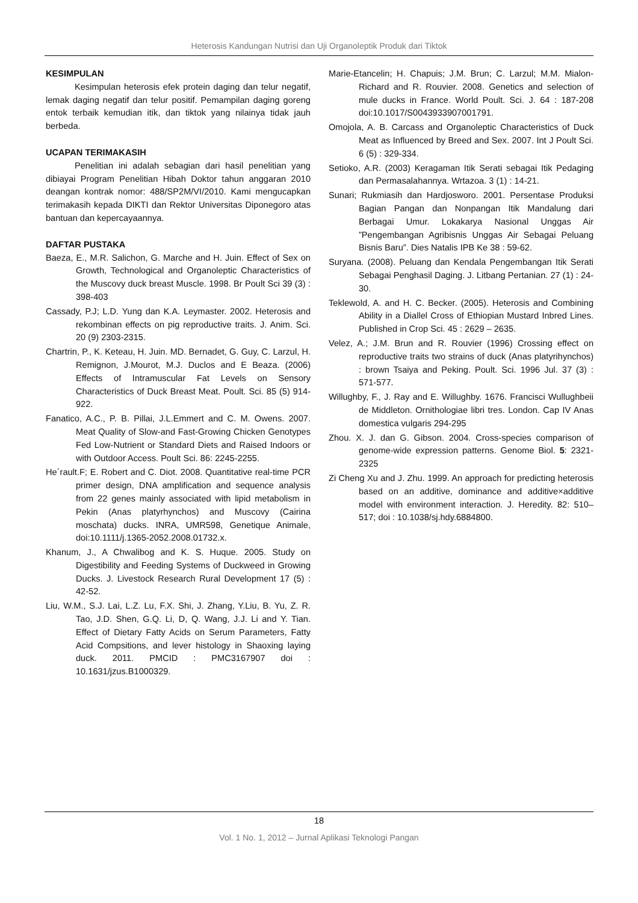Heterosis Kandungan Nutrisi dan Uji Organoleptik Produk dari Tiktok
KESIMPULAN
Kesimpulan heterosis efek protein daging dan telur negatif, lemak daging negatif dan telur positif. Pemampilan daging goreng entok terbaik kemudian itik, dan tiktok yang nilainya tidak jauh berbeda.
UCAPAN TERIMAKASIH
Penelitian ini adalah sebagian dari hasil penelitian yang dibiayai Program Penelitian Hibah Doktor tahun anggaran 2010 deangan kontrak nomor: 488/SP2M/VI/2010. Kami mengucapkan terimakasih kepada DIKTI dan Rektor Universitas Diponegoro atas bantuan dan kepercayaannya.
DAFTAR PUSTAKA
Baeza, E., M.R. Salichon, G. Marche and H. Juin. Effect of Sex on Growth, Technological and Organoleptic Characteristics of the Muscovy duck breast Muscle. 1998. Br Poult Sci 39 (3) : 398-403
Cassady, P.J; L.D. Yung dan K.A. Leymaster. 2002. Heterosis and rekombinan effects on pig reproductive traits. J. Anim. Sci. 20 (9) 2303-2315.
Chartrin, P., K. Keteau, H. Juin. MD. Bernadet, G. Guy, C. Larzul, H. Remignon, J.Mourot, M.J. Duclos and E Beaza. (2006) Effects of Intramuscular Fat Levels on Sensory Characteristics of Duck Breast Meat. Poult. Sci. 85 (5) 914-922.
Fanatico, A.C., P. B. Pillai, J.L.Emmert and C. M. Owens. 2007. Meat Quality of Slow-and Fast-Growing Chicken Genotypes Fed Low-Nutrient or Standard Diets and Raised Indoors or with Outdoor Access. Poult Sci. 86: 2245-2255.
He´rault.F; E. Robert and C. Diot. 2008. Quantitative real-time PCR primer design, DNA amplification and sequence analysis from 22 genes mainly associated with lipid metabolism in Pekin (Anas platyrhynchos) and Muscovy (Cairina moschata) ducks. INRA, UMR598, Genetique Animale, doi:10.1111/j.1365-2052.2008.01732.x.
Khanum, J., A Chwalibog and K. S. Huque. 2005. Study on Digestibility and Feeding Systems of Duckweed in Growing Ducks. J. Livestock Research Rural Development 17 (5) : 42-52.
Liu, W.M., S.J. Lai, L.Z. Lu, F.X. Shi, J. Zhang, Y.Liu, B. Yu, Z. R. Tao, J.D. Shen, G.Q. Li, D, Q. Wang, J.J. Li and Y. Tian. Effect of Dietary Fatty Acids on Serum Parameters, Fatty Acid Compsitions, and lever histology in Shaoxing laying duck. 2011. PMCID : PMC3167907 doi : 10.1631/jzus.B1000329.
Marie-Etancelin; H. Chapuis; J.M. Brun; C. Larzul; M.M. Mialon-Richard and R. Rouvier. 2008. Genetics and selection of mule ducks in France. World Poult. Sci. J. 64 : 187-208 doi:10.1017/S0043933907001791.
Omojola, A. B. Carcass and Organoleptic Characteristics of Duck Meat as Influenced by Breed and Sex. 2007. Int J Poult Sci. 6 (5) : 329-334.
Setioko, A.R. (2003) Keragaman Itik Serati sebagai Itik Pedaging dan Permasalahannya. Wrtazoa. 3 (1) : 14-21.
Sunari; Rukmiasih dan Hardjosworo. 2001. Persentase Produksi Bagian Pangan dan Nonpangan Itik Mandalung dari Berbagai Umur. Lokakarya Nasional Unggas Air ”Pengembangan Agribisnis Unggas Air Sebagai Peluang Bisnis Baru”. Dies Natalis IPB Ke 38 : 59-62.
Suryana. (2008). Peluang dan Kendala Pengembangan Itik Serati Sebagai Penghasil Daging. J. Litbang Pertanian. 27 (1) : 24-30.
Teklewold, A. and H. C. Becker. (2005). Heterosis and Combining Ability in a Diallel Cross of Ethiopian Mustard Inbred Lines. Published in Crop Sci. 45 : 2629 – 2635.
Velez, A.; J.M. Brun and R. Rouvier (1996) Crossing effect on reproductive traits two strains of duck (Anas platyrihynchos) : brown Tsaiya and Peking. Poult. Sci. 1996 Jul. 37 (3) : 571-577.
Willughby, F., J. Ray and E. Willughby. 1676. Francisci Wullughbeii de Middleton. Ornithologiae libri tres. London. Cap IV Anas domestica vulgaris 294-295
Zhou. X. J. dan G. Gibson. 2004. Cross-species comparison of genome-wide expression patterns. Genome Biol. 5: 2321-2325
Zi Cheng Xu and J. Zhu. 1999. An approach for predicting heterosis based on an additive, dominance and additive×additive model with environment interaction. J. Heredity. 82: 510–517; doi : 10.1038/sj.hdy.6884800.
18
Vol. 1 No. 1, 2012 – Jurnal Aplikasi Teknologi Pangan